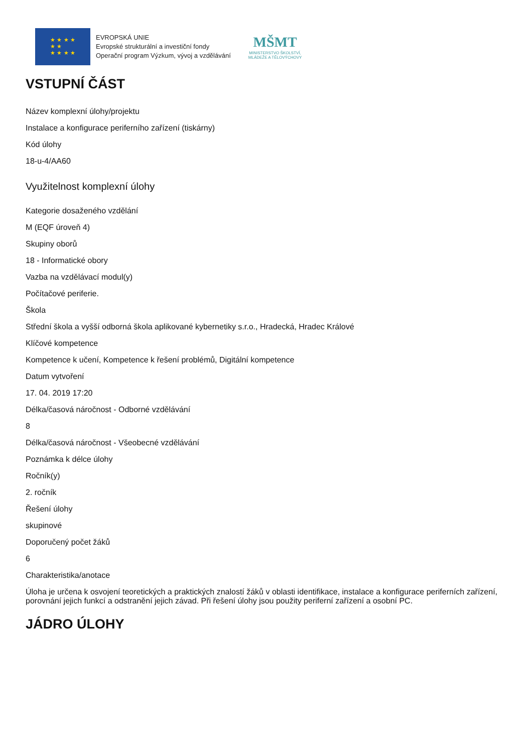★ ★ ★ ★
★ ★
★ ★ ★ ★
EVROPSKÁ UNIE
Evropské strukturální a investiční fondy
Operační program Výzkum, vývoj a vzdělávání
MŠMT
MINISTERSTVO ŠKOLSTVÍ,
MLÁDEŽE A TĚLOVÝCHOVY
VSTUPNÍ ČÁST
Název komplexní úlohy/projektu
Instalace a konfigurace periferního zařízení (tiskárny)
Kód úlohy
18-u-4/AA60
Využitelnost komplexní úlohy
Kategorie dosaženého vzdělání
M (EQF úroveň 4)
Skupiny oborů
18 - Informatické obory
Vazba na vzdělávací modul(y)
Počítačové periferie.
Škola
Střední škola a vyšší odborná škola aplikované kybernetiky s.r.o., Hradecká, Hradec Králové
Klíčové kompetence
Kompetence k učení, Kompetence k řešení problémů, Digitální kompetence
Datum vytvoření
17. 04. 2019 17:20
Délka/časová náročnost - Odborné vzdělávání
8
Délka/časová náročnost - Všeobecné vzdělávání
Poznámka k délce úlohy
Ročník(y)
2. ročník
Řešení úlohy
skupinové
Doporučený počet žáků
6
Charakteristika/anotace
Úloha je určena k osvojení teoretických a praktických znalostí žáků v oblasti identifikace, instalace a konfigurace periferních zařízení, porovnání jejich funkcí a odstranění jejich závad. Při řešení úlohy jsou použity periferní zařízení a osobní PC.
JÁDRO ÚLOHY